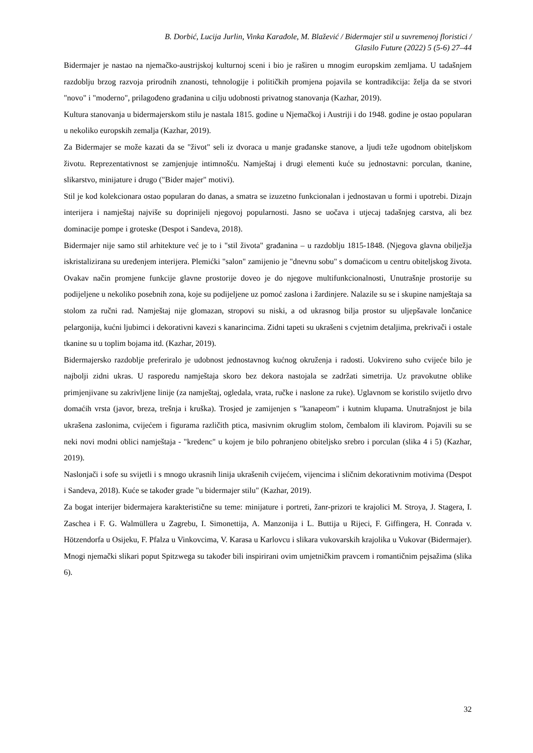B. Dorbić, Lucija Jurlin, Vinka Karađole, M. Blažević / Bidermajer stil u suvremenoj floristici /
Glasilo Future (2022) 5 (5-6) 27–44
Bidermajer je nastao na njemačko-austrijskoj kulturnoj sceni i bio je raširen u mnogim europskim zemljama. U tadašnjem razdoblju brzog razvoja prirodnih znanosti, tehnologije i političkih promjena pojavila se kontradikcija: želja da se stvori "novo" i "moderno", prilagođeno građanina u cilju udobnosti privatnog stanovanja (Kazhar, 2019).
Kultura stanovanja u bidermajerskom stilu je nastala 1815. godine u Njemačkoj i Austriji i do 1948. godine je ostao popularan u nekoliko europskih zemalja (Kazhar, 2019).
Za Bidermajer se može kazati da se "život" seli iz dvoraca u manje građanske stanove, a ljudi teže ugodnom obiteljskom životu. Reprezentativnost se zamjenjuje intimnošću. Namještaj i drugi elementi kuće su jednostavni: porculan, tkanine, slikarstvo, minijature i drugo ("Bider majer" motivi).
Stil je kod kolekcionara ostao popularan do danas, a smatra se izuzetno funkcionalan i jednostavan u formi i upotrebi. Dizajn interijera i namještaj najviše su doprinijeli njegovoj popularnosti. Jasno se uočava i utjecaj tadašnjeg carstva, ali bez dominacije pompe i groteske (Despot i Sandeva, 2018).
Bidermajer nije samo stil arhitekture već je to i "stil života" građanina – u razdoblju 1815-1848. (Njegova glavna obilježja iskristalizirana su uređenjem interijera. Plemićki "salon" zamijenio je "dnevnu sobu" s domaćicom u centru obiteljskog života. Ovakav način promjene funkcije glavne prostorije doveo je do njegove multifunkcionalnosti, Unutrašnje prostorije su podijeljene u nekoliko posebnih zona, koje su podijeljene uz pomoć zaslona i žardinjere. Nalazile su se i skupine namještaja sa stolom za ručni rad. Namještaj nije glomazan, stropovi su niski, a od ukrasnog bilja prostor su uljepšavale lončanice pelargonija, kućni ljubimci i dekorativni kavezi s kanarincima. Zidni tapeti su ukrašeni s cvjetnim detaljima, prekrivači i ostale tkanine su u toplim bojama itd. (Kazhar, 2019).
Bidermajersko razdoblje preferiralo je udobnost jednostavnog kućnog okruženja i radosti. Uokvireno suho cvijeće bilo je najbolji zidni ukras. U rasporedu namještaja skoro bez dekora nastojala se zadržati simetrija. Uz pravokutne oblike primjenjivane su zakrivljene linije (za namještaj, ogledala, vrata, ručke i naslone za ruke). Uglavnom se koristilo svijetlo drvo domaćih vrsta (javor, breza, trešnja i kruška). Trosjed je zamijenjen s "kanapeom" i kutnim klupama. Unutrašnjost je bila ukrašena zaslonima, cvijećem i figurama različith ptica, masivnim okruglim stolom, čembalom ili klavirom. Pojavili su se neki novi modni oblici namještaja - "kredenc" u kojem je bilo pohranjeno obiteljsko srebro i porculan (slika 4 i 5) (Kazhar, 2019).
Naslonjači i sofe su svijetli i s mnogo ukrasnih linija ukrašenih cvijećem, vijencima i sličnim dekorativnim motivima (Despot i Sandeva, 2018). Kuće se također grade "u bidermajer stilu" (Kazhar, 2019).
Za bogat interijer bidermajera karakteristične su teme: minijature i portreti, žanr-prizori te krajolici M. Stroya, J. Stagera, I. Zaschea i F. G. Walmüllera u Zagrebu, I. Simonettija, A. Manzonija i L. Buttija u Rijeci, F. Giffingera, H. Conrada v. Hötzendorfa u Osijeku, F. Pfalza u Vinkovcima, V. Karasa u Karlovcu i slikara vukovarskih krajolika u Vukovar (Bidermajer). Mnogi njemački slikari poput Spitzwega su također bili inspirirani ovim umjetničkim pravcem i romantičnim pejsažima (slika 6).
32